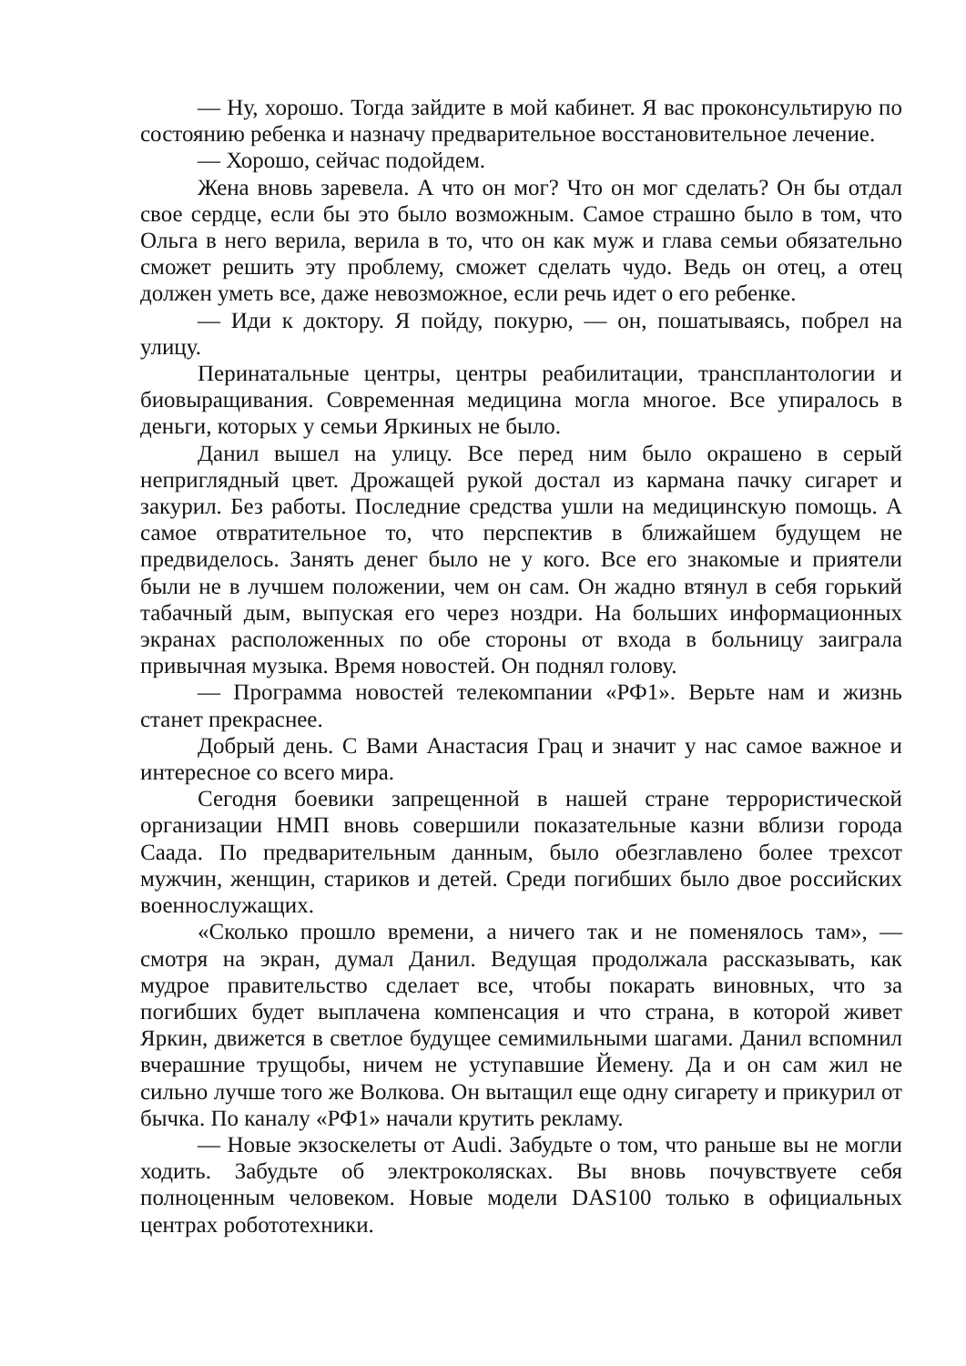— Ну, хорошо. Тогда зайдите в мой кабинет. Я вас проконсультирую по состоянию ребенка и назначу предварительное восстановительное лечение.
— Хорошо, сейчас подойдем.
Жена вновь заревела. А что он мог? Что он мог сделать? Он бы отдал свое сердце, если бы это было возможным. Самое страшно было в том, что Ольга в него верила, верила в то, что он как муж и глава семьи обязательно сможет решить эту проблему, сможет сделать чудо. Ведь он отец, а отец должен уметь все, даже невозможное, если речь идет о его ребенке.
— Иди к доктору. Я пойду, покурю, — он, пошатываясь, побрел на улицу.
Перинатальные центры, центры реабилитации, трансплантологии и биовыращивания. Современная медицина могла многое. Все упиралось в деньги, которых у семьи Яркиных не было.
Данил вышел на улицу. Все перед ним было окрашено в серый неприглядный цвет. Дрожащей рукой достал из кармана пачку сигарет и закурил. Без работы. Последние средства ушли на медицинскую помощь. А самое отвратительное то, что перспектив в ближайшем будущем не предвиделось. Занять денег было не у кого. Все его знакомые и приятели были не в лучшем положении, чем он сам. Он жадно втянул в себя горький табачный дым, выпуская его через ноздри. На больших информационных экранах расположенных по обе стороны от входа в больницу заиграла привычная музыка. Время новостей. Он поднял голову.
— Программа новостей телекомпании «РФ1». Верьте нам и жизнь станет прекраснее.
Добрый день. С Вами Анастасия Грац и значит у нас самое важное и интересное со всего мира.
Сегодня боевики запрещенной в нашей стране террористической организации НМП вновь совершили показательные казни вблизи города Саада. По предварительным данным, было обезглавлено более трехсот мужчин, женщин, стариков и детей. Среди погибших было двое российских военнослужащих.
«Сколько прошло времени, а ничего так и не поменялось там», — смотря на экран, думал Данил. Ведущая продолжала рассказывать, как мудрое правительство сделает все, чтобы покарать виновных, что за погибших будет выплачена компенсация и что страна, в которой живет Яркин, движется в светлое будущее семимильными шагами. Данил вспомнил вчерашние трущобы, ничем не уступавшие Йемену. Да и он сам жил не сильно лучше того же Волкова. Он вытащил еще одну сигарету и прикурил от бычка. По каналу «РФ1» начали крутить рекламу.
— Новые экзоскелеты от Audi. Забудьте о том, что раньше вы не могли ходить. Забудьте об электроколясках. Вы вновь почувствуете себя полноценным человеком. Новые модели DAS100 только в официальных центрах робототехники.